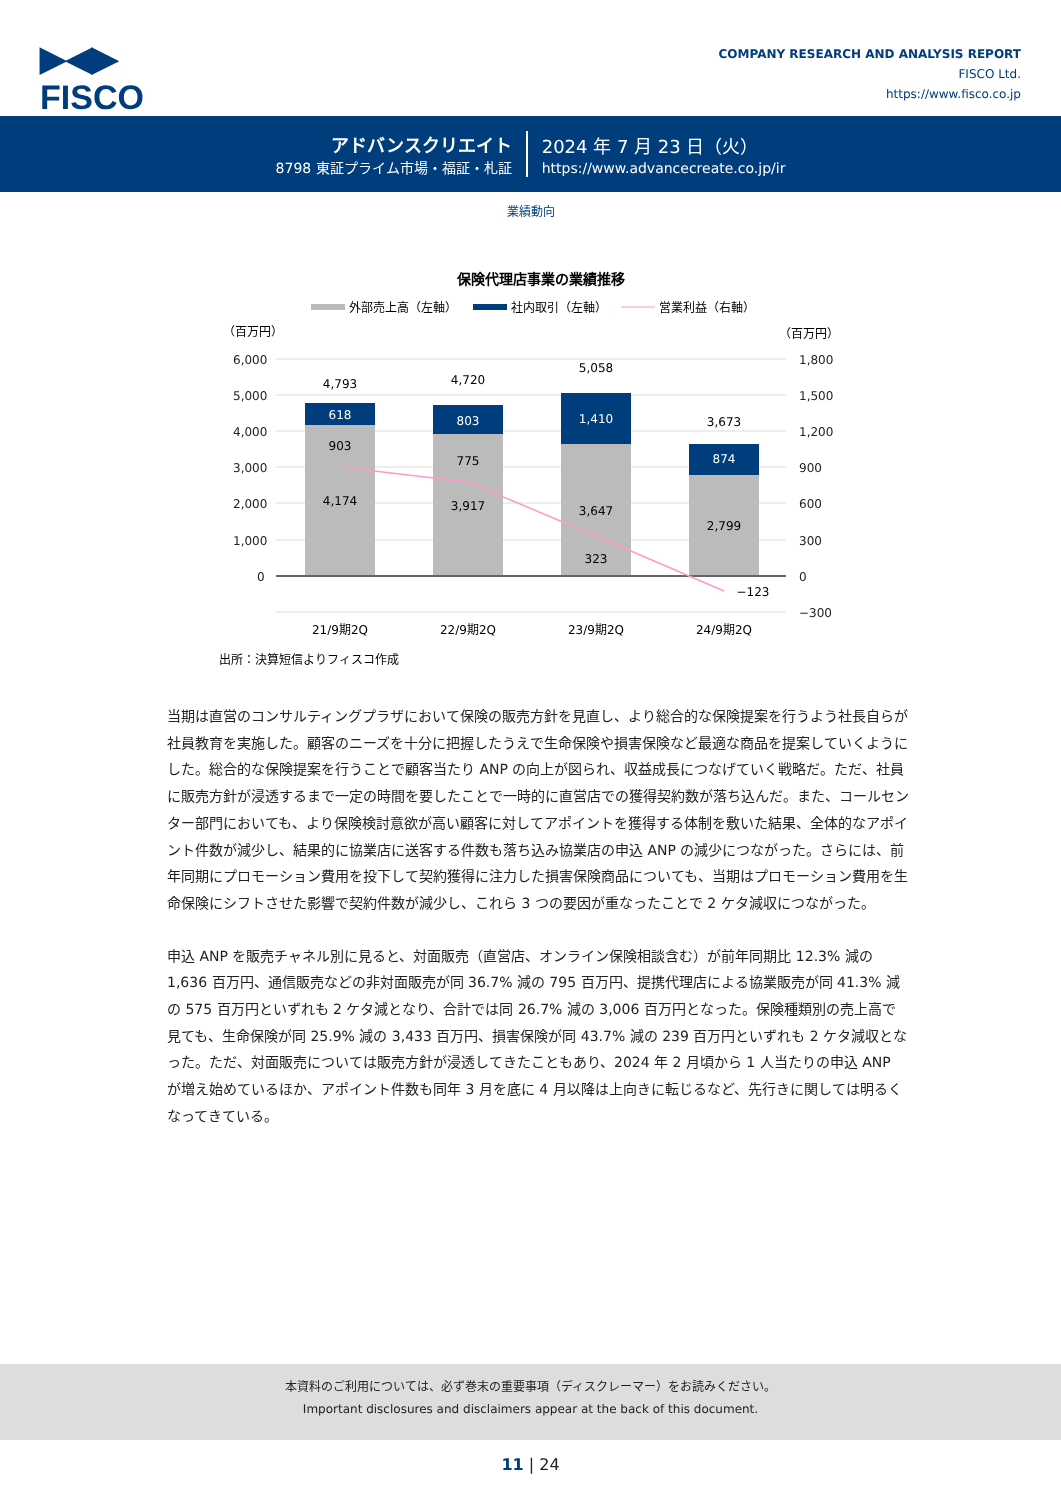▶◀▶
FISCO
COMPANY RESEARCH AND ANALYSIS REPORT
FISCO Ltd.
https://www.fisco.co.jp
アドバンスクリエイト
8798 東証プライム市場・福証・札証
2024 年 7 月 23 日（火）
https://www.advancecreate.co.jp/ir
業績動向
保険代理店事業の業績推移
外部売上高（左軸）
社内取引（左軸）
営業利益（右軸）
（百万円）
（百万円）
6,000
5,000
4,000
3,000
2,000
1,000
0
1,800
1,500
1,200
900
600
300
0
−300
4,793
4,720
5,058
3,673
618
803
1,410
874
903
775
323
−123
4,174
3,917
3,647
2,799
21/9期2Q
22/9期2Q
23/9期2Q
24/9期2Q
出所：決算短信よりフィスコ作成
当期は直営のコンサルティングプラザにおいて保険の販売方針を見直し、より総合的な保険提案を行うよう社長自らが社員教育を実施した。顧客のニーズを十分に把握したうえで生命保険や損害保険など最適な商品を提案していくようにした。総合的な保険提案を行うことで顧客当たり ANP の向上が図られ、収益成長につなげていく戦略だ。ただ、社員に販売方針が浸透するまで一定の時間を要したことで一時的に直営店での獲得契約数が落ち込んだ。また、コールセンター部門においても、より保険検討意欲が高い顧客に対してアポイントを獲得する体制を敷いた結果、全体的なアポイント件数が減少し、結果的に協業店に送客する件数も落ち込み協業店の申込 ANP の減少につながった。さらには、前年同期にプロモーション費用を投下して契約獲得に注力した損害保険商品についても、当期はプロモーション費用を生命保険にシフトさせた影響で契約件数が減少し、これら 3 つの要因が重なったことで 2 ケタ減収につながった。
申込 ANP を販売チャネル別に見ると、対面販売（直営店、オンライン保険相談含む）が前年同期比 12.3% 減の 1,636 百万円、通信販売などの非対面販売が同 36.7% 減の 795 百万円、提携代理店による協業販売が同 41.3% 減の 575 百万円といずれも 2 ケタ減となり、合計では同 26.7% 減の 3,006 百万円となった。保険種類別の売上高で見ても、生命保険が同 25.9% 減の 3,433 百万円、損害保険が同 43.7% 減の 239 百万円といずれも 2 ケタ減収となった。ただ、対面販売については販売方針が浸透してきたこともあり、2024 年 2 月頃から 1 人当たりの申込 ANP が増え始めているほか、アポイント件数も同年 3 月を底に 4 月以降は上向きに転じるなど、先行きに関しては明るくなってきている。
本資料のご利用については、必ず巻末の重要事項（ディスクレーマー）をお読みください。
Important disclosures and disclaimers appear at the back of this document.
11 | 24